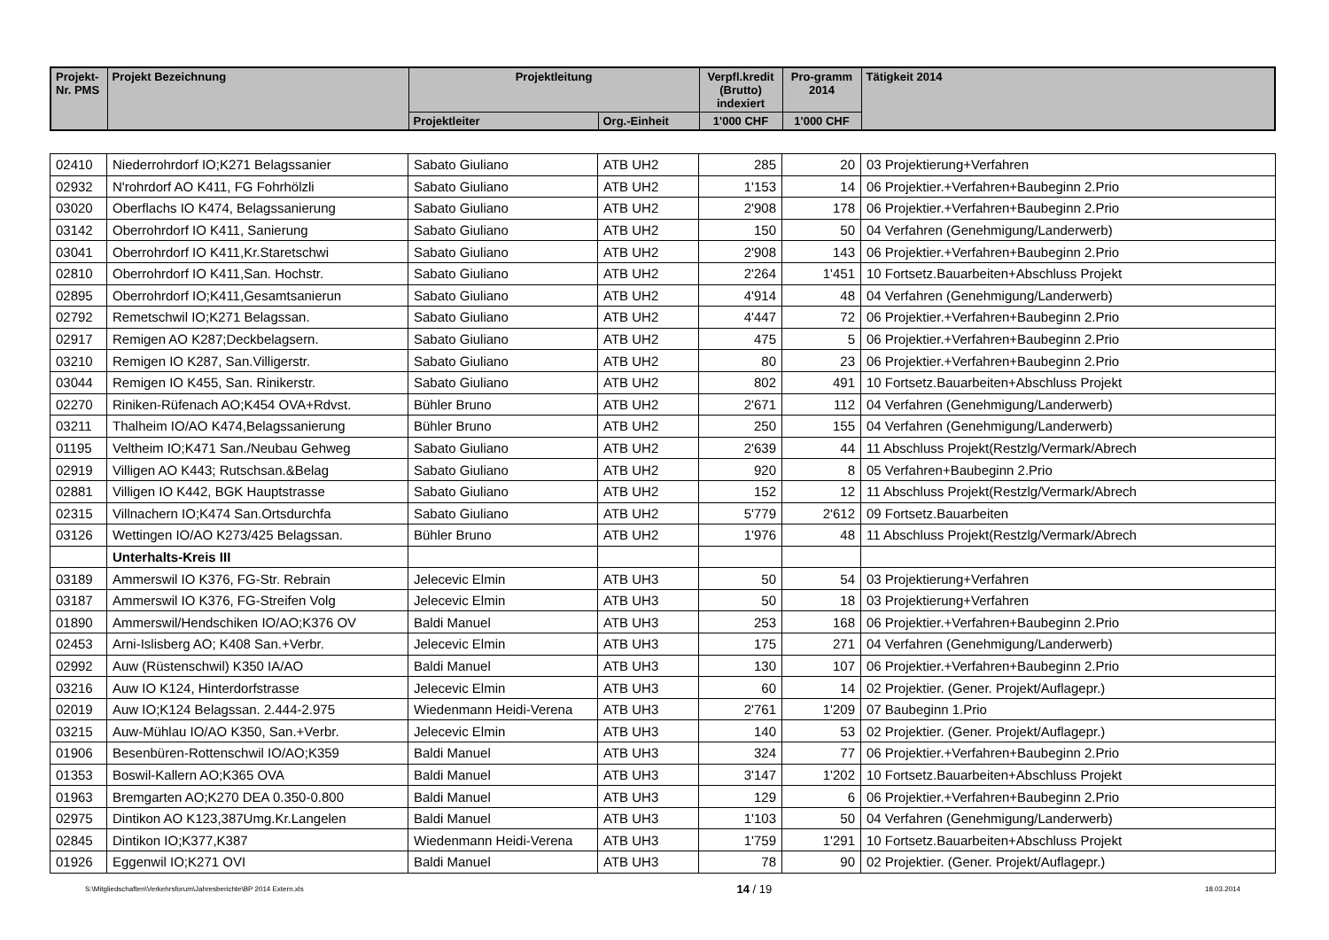| Projekt-Nr. PMS | Projekt Bezeichnung | Projektleitung | | Verpfl.kredit (Brutto) indexiert | Pro-gramm 2014 | Tätigkeit 2014 |
| --- | --- | --- | --- | --- | --- | --- |
| | | Projektleiter | Org.-Einheit | 1'000 CHF | 1'000 CHF | |
| 02410 | Niederrohrdorf IO;K271 Belagssanier | Sabato Giuliano | ATB UH2 | 285 | 20 | 03 Projektierung+Verfahren |
| 02932 | N'rohrdorf AO K411, FG Fohrhölzli | Sabato Giuliano | ATB UH2 | 1'153 | 14 | 06 Projektier.+Verfahren+Baubeginn 2.Prio |
| 03020 | Oberflachs IO K474, Belagssanierung | Sabato Giuliano | ATB UH2 | 2'908 | 178 | 06 Projektier.+Verfahren+Baubeginn 2.Prio |
| 03142 | Oberrohrdorf IO K411, Sanierung | Sabato Giuliano | ATB UH2 | 150 | 50 | 04 Verfahren (Genehmigung/Landerwerb) |
| 03041 | Oberrohrdorf IO K411,Kr.Staretschwi | Sabato Giuliano | ATB UH2 | 2'908 | 143 | 06 Projektier.+Verfahren+Baubeginn 2.Prio |
| 02810 | Oberrohrdorf IO K411,San. Hochstr. | Sabato Giuliano | ATB UH2 | 2'264 | 1'451 | 10 Fortsetz.Bauarbeiten+Abschluss Projekt |
| 02895 | Oberrohrdorf IO;K411,Gesamtsanierun | Sabato Giuliano | ATB UH2 | 4'914 | 48 | 04 Verfahren (Genehmigung/Landerwerb) |
| 02792 | Remetschwil IO;K271 Belagssan. | Sabato Giuliano | ATB UH2 | 4'447 | 72 | 06 Projektier.+Verfahren+Baubeginn 2.Prio |
| 02917 | Remigen AO K287;Deckbelagsern. | Sabato Giuliano | ATB UH2 | 475 | 5 | 06 Projektier.+Verfahren+Baubeginn 2.Prio |
| 03210 | Remigen IO K287, San.Villigerstr. | Sabato Giuliano | ATB UH2 | 80 | 23 | 06 Projektier.+Verfahren+Baubeginn 2.Prio |
| 03044 | Remigen IO K455, San. Rinikerstr. | Sabato Giuliano | ATB UH2 | 802 | 491 | 10 Fortsetz.Bauarbeiten+Abschluss Projekt |
| 02270 | Riniken-Rüfenach AO;K454 OVA+Rdvst. | Bühler Bruno | ATB UH2 | 2'671 | 112 | 04 Verfahren (Genehmigung/Landerwerb) |
| 03211 | Thalheim IO/AO K474,Belagssanierung | Bühler Bruno | ATB UH2 | 250 | 155 | 04 Verfahren (Genehmigung/Landerwerb) |
| 01195 | Veltheim IO;K471 San./Neubau Gehweg | Sabato Giuliano | ATB UH2 | 2'639 | 44 | 11 Abschluss Projekt(Restzlg/Vermark/Abrech |
| 02919 | Villigen AO K443; Rutschsan.&Belag | Sabato Giuliano | ATB UH2 | 920 | 8 | 05 Verfahren+Baubeginn 2.Prio |
| 02881 | Villigen IO K442, BGK Hauptstrasse | Sabato Giuliano | ATB UH2 | 152 | 12 | 11 Abschluss Projekt(Restzlg/Vermark/Abrech |
| 02315 | Villnachern IO;K474 San.Ortsdurchfa | Sabato Giuliano | ATB UH2 | 5'779 | 2'612 | 09 Fortsetz.Bauarbeiten |
| 03126 | Wettingen IO/AO K273/425 Belagssan. | Bühler Bruno | ATB UH2 | 1'976 | 48 | 11 Abschluss Projekt(Restzlg/Vermark/Abrech |
| | Unterhalts-Kreis III | | | | | |
| 03189 | Ammerswil IO K376, FG-Str. Rebrain | Jelecevic Elmin | ATB UH3 | 50 | 54 | 03 Projektierung+Verfahren |
| 03187 | Ammerswil IO K376, FG-Streifen Volg | Jelecevic Elmin | ATB UH3 | 50 | 18 | 03 Projektierung+Verfahren |
| 01890 | Ammerswil/Hendschiken IO/AO;K376 OV | Baldi Manuel | ATB UH3 | 253 | 168 | 06 Projektier.+Verfahren+Baubeginn 2.Prio |
| 02453 | Arni-Islisberg AO; K408 San.+Verbr. | Jelecevic Elmin | ATB UH3 | 175 | 271 | 04 Verfahren (Genehmigung/Landerwerb) |
| 02992 | Auw (Rüstenschwil) K350 IA/AO | Baldi Manuel | ATB UH3 | 130 | 107 | 06 Projektier.+Verfahren+Baubeginn 2.Prio |
| 03216 | Auw IO K124, Hinterdorfstrasse | Jelecevic Elmin | ATB UH3 | 60 | 14 | 02 Projektier. (Gener. Projekt/Auflagepr.) |
| 02019 | Auw IO;K124 Belagssan. 2.444-2.975 | Wiedenmann Heidi-Verena | ATB UH3 | 2'761 | 1'209 | 07 Baubeginn 1.Prio |
| 03215 | Auw-Mühlau IO/AO K350, San.+Verbr. | Jelecevic Elmin | ATB UH3 | 140 | 53 | 02 Projektier. (Gener. Projekt/Auflagepr.) |
| 01906 | Besenbüren-Rottenschwil IO/AO;K359 | Baldi Manuel | ATB UH3 | 324 | 77 | 06 Projektier.+Verfahren+Baubeginn 2.Prio |
| 01353 | Boswil-Kallern AO;K365 OVA | Baldi Manuel | ATB UH3 | 3'147 | 1'202 | 10 Fortsetz.Bauarbeiten+Abschluss Projekt |
| 01963 | Bremgarten AO;K270 DEA 0.350-0.800 | Baldi Manuel | ATB UH3 | 129 | 6 | 06 Projektier.+Verfahren+Baubeginn 2.Prio |
| 02975 | Dintikon AO K123,387Umg.Kr.Langelen | Baldi Manuel | ATB UH3 | 1'103 | 50 | 04 Verfahren (Genehmigung/Landerwerb) |
| 02845 | Dintikon IO;K377,K387 | Wiedenmann Heidi-Verena | ATB UH3 | 1'759 | 1'291 | 10 Fortsetz.Bauarbeiten+Abschluss Projekt |
| 01926 | Eggenwil IO;K271 OVI | Baldi Manuel | ATB UH3 | 78 | 90 | 02 Projektier. (Gener. Projekt/Auflagepr.) |
S:\Mitgliedschaften\Verkehrsforum\Jahresberichte\BP 2014 Extern.xls 14 / 19 18.03.2014